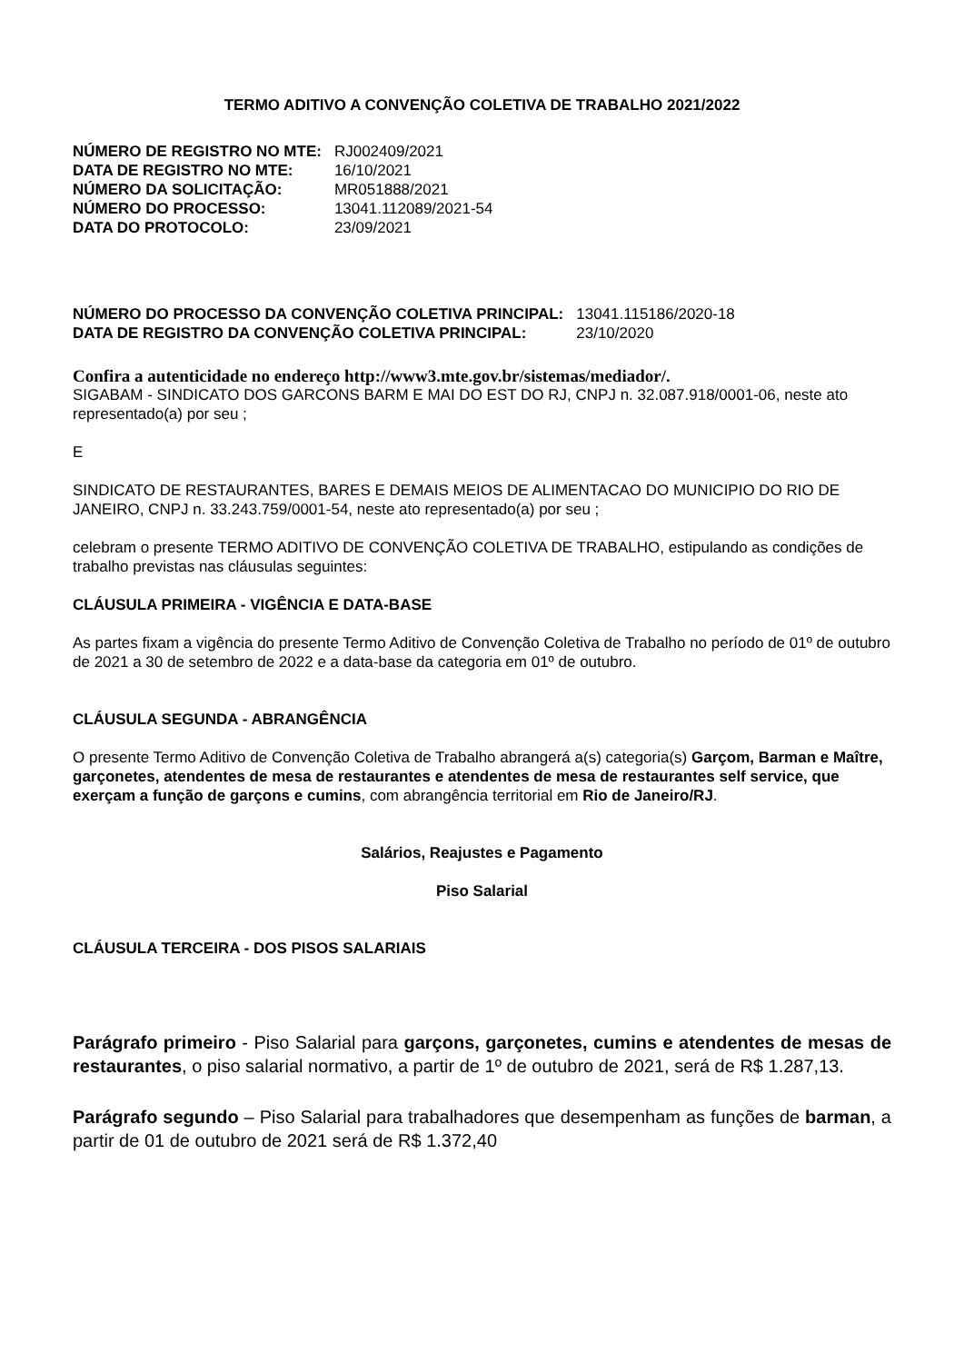TERMO ADITIVO A CONVENÇÃO COLETIVA DE TRABALHO 2021/2022
| NÚMERO DE REGISTRO NO MTE: | RJ002409/2021 |
| DATA DE REGISTRO NO MTE: | 16/10/2021 |
| NÚMERO DA SOLICITAÇÃO: | MR051888/2021 |
| NÚMERO DO PROCESSO: | 13041.112089/2021-54 |
| DATA DO PROTOCOLO: | 23/09/2021 |
| NÚMERO DO PROCESSO DA CONVENÇÃO COLETIVA PRINCIPAL: | 13041.115186/2020-18 |
| DATA DE REGISTRO DA CONVENÇÃO COLETIVA PRINCIPAL: | 23/10/2020 |
Confira a autenticidade no endereço http://www3.mte.gov.br/sistemas/mediador/.
SIGABAM - SINDICATO DOS GARCONS BARM E MAI DO EST DO RJ, CNPJ n. 32.087.918/0001-06, neste ato representado(a) por seu ;
E
SINDICATO DE RESTAURANTES, BARES E DEMAIS MEIOS DE ALIMENTACAO DO MUNICIPIO DO RIO DE JANEIRO, CNPJ n. 33.243.759/0001-54, neste ato representado(a) por seu ;
celebram o presente TERMO ADITIVO DE CONVENÇÃO COLETIVA DE TRABALHO, estipulando as condições de trabalho previstas nas cláusulas seguintes:
CLÁUSULA PRIMEIRA - VIGÊNCIA E DATA-BASE
As partes fixam a vigência do presente Termo Aditivo de Convenção Coletiva de Trabalho no período de 01º de outubro de 2021 a 30 de setembro de 2022 e a data-base da categoria em 01º de outubro.
CLÁUSULA SEGUNDA - ABRANGÊNCIA
O presente Termo Aditivo de Convenção Coletiva de Trabalho abrangerá a(s) categoria(s) Garçom, Barman e Maître, garçonetes, atendentes de mesa de restaurantes e atendentes de mesa de restaurantes self service, que exerçam a função de garçons e cumins, com abrangência territorial em Rio de Janeiro/RJ.
Salários, Reajustes e Pagamento
Piso Salarial
CLÁUSULA TERCEIRA - DOS PISOS SALARIAIS
Parágrafo primeiro - Piso Salarial para garçons, garçonetes, cumins e atendentes de mesas de restaurantes, o piso salarial normativo, a partir de 1º de outubro de 2021, será de R$ 1.287,13.
Parágrafo segundo – Piso Salarial para trabalhadores que desempenham as funções de barman, a partir de 01 de outubro de 2021 será de R$ 1.372,40